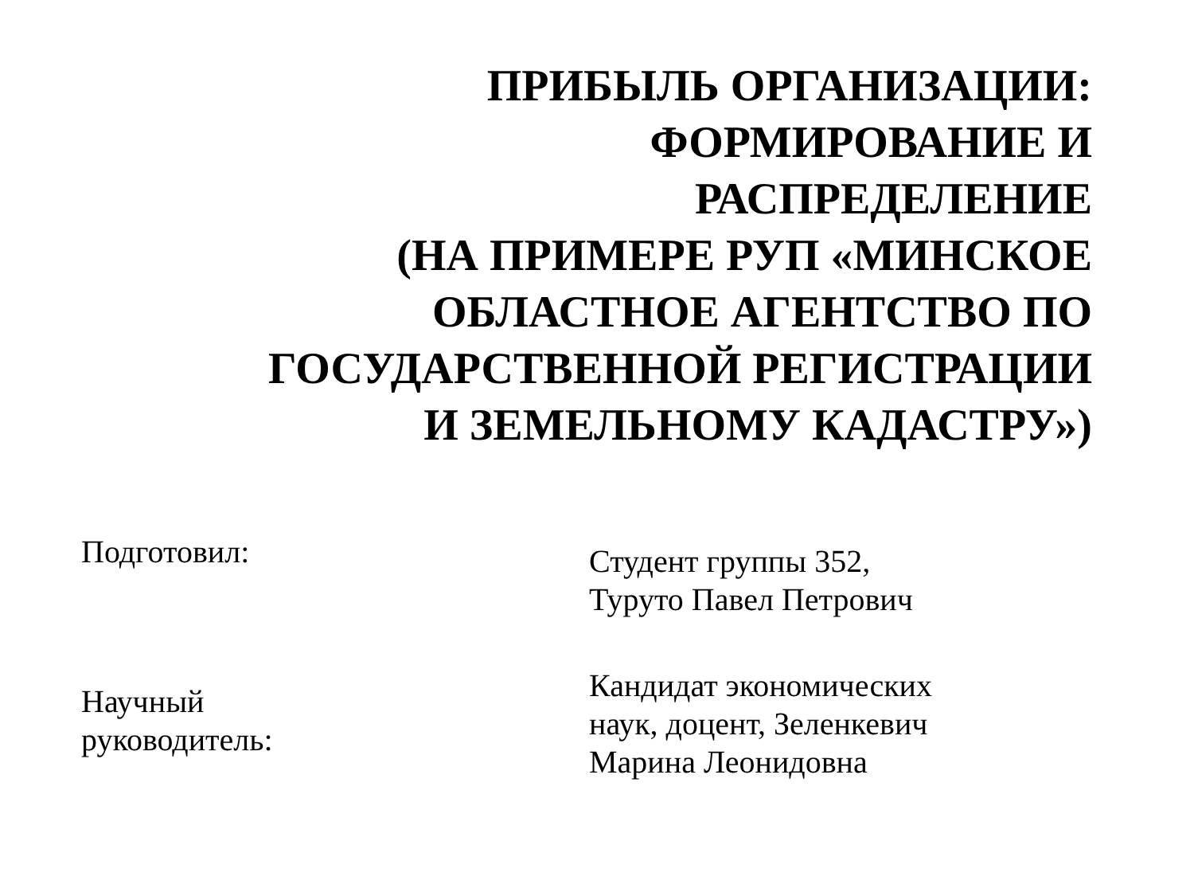ПРИБЫЛЬ ОРГАНИЗАЦИИ:
ФОРМИРОВАНИЕ И
РАСПРЕДЕЛЕНИЕ
(НА ПРИМЕРЕ РУП «МИНСКОЕ
ОБЛАСТНОЕ АГЕНТСТВО ПО
ГОСУДАРСТВЕННОЙ РЕГИСТРАЦИИ
И ЗЕМЕЛЬНОМУ КАДАСТРУ»)
Подготовил:
Студент группы 352,
Туруто Павел Петрович
Научный
руководитель:
Кандидат экономических
наук, доцент, Зеленкевич
Марина Леонидовна